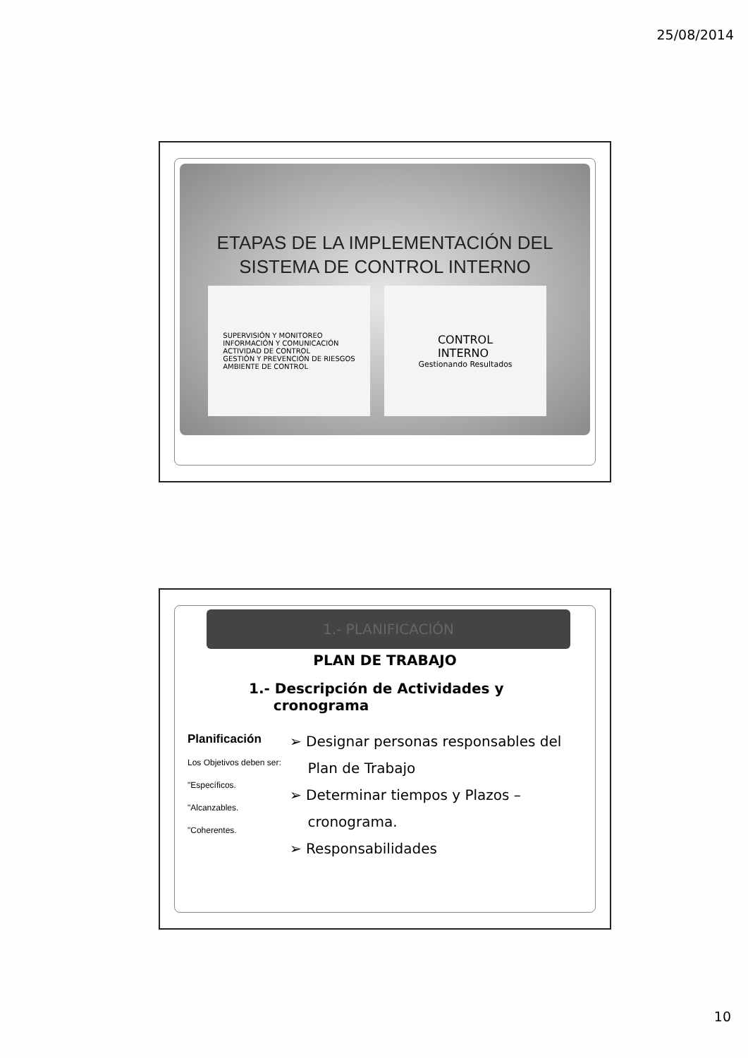25/08/2014
ETAPAS DE LA IMPLEMENTACIÓN DEL
SISTEMA DE CONTROL INTERNO
SUPERVISIÓN Y MONITOREO
INFORMACIÓN Y COMUNICACIÓN
ACTIVIDAD DE CONTROL
GESTIÓN Y PREVENCIÓN DE RIESGOS
AMBIENTE DE CONTROL
CONTROL
INTERNO
Gestionando Resultados
1.- PLANIFICACIÓN
PLAN DE TRABAJO
1.- Descripción de Actividades y
cronograma
Planificación
Los Objetivos deben ser:
"Específicos.
"Alcanzables.
"Coherentes.
➢ Designar personas responsables del
Plan de Trabajo
➢ Determinar tiempos y Plazos –
cronograma.
➢ Responsabilidades
10